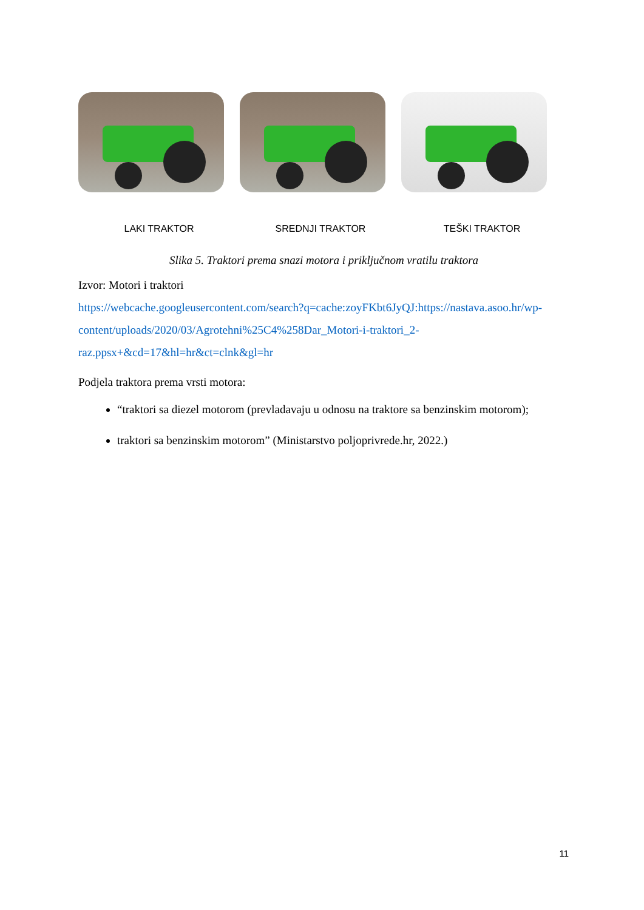LAKI TRAKTOR SREDNJI TRAKTOR TEŠKI TRAKTOR
Slika 5. Traktori prema snazi motora i priključnom vratilu traktora
Izvor: Motori i traktori
https://webcache.googleusercontent.com/search?q=cache:zoyFKbt6JyQJ:https://nastava.asoo.hr/wp-content/uploads/2020/03/Agrotehni%25C4%258Dar_Motori-i-traktori_2-raz.ppsx+&cd=17&hl=hr&ct=clnk&gl=hr
Podjela traktora prema vrsti motora:
“traktori sa diezel motorom (prevladavaju u odnosu na traktore sa benzinskim motorom);
traktori sa benzinskim motorom” (Ministarstvo poljoprivrede.hr, 2022.)
11